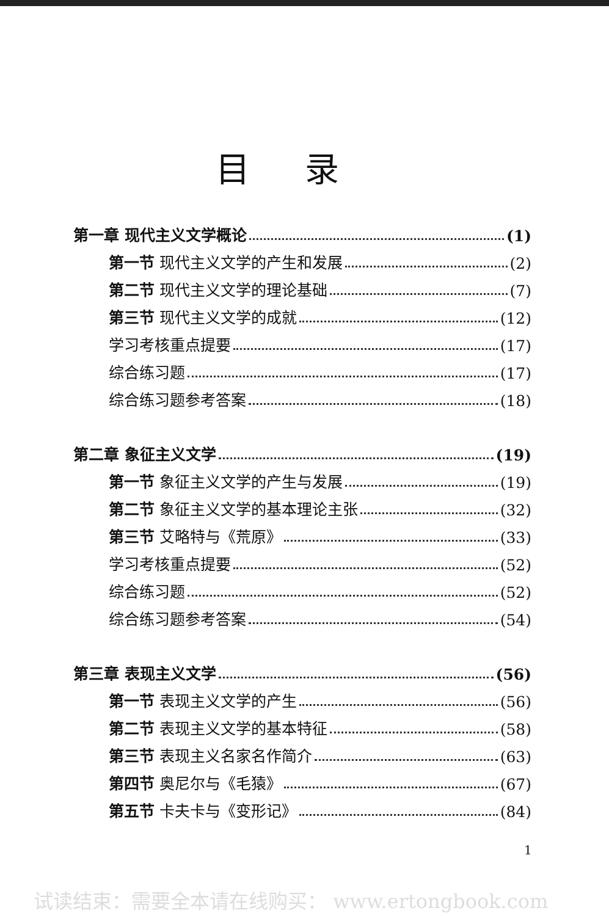目录
第一章 现代主义文学概论 (1)
第一节 现代主义文学的产生和发展 (2)
第二节 现代主义文学的理论基础 (7)
第三节 现代主义文学的成就 (12)
学习考核重点提要 (17)
综合练习题 (17)
综合练习题参考答案 (18)
第二章 象征主义文学 (19)
第一节 象征主义文学的产生与发展 (19)
第二节 象征主义文学的基本理论主张 (32)
第三节 艾略特与《荒原》 (33)
学习考核重点提要 (52)
综合练习题 (52)
综合练习题参考答案 (54)
第三章 表现主义文学 (56)
第一节 表现主义文学的产生 (56)
第二节 表现主义文学的基本特征 (58)
第三节 表现主义名家名作简介 (63)
第四节 奥尼尔与《毛猿》 (67)
第五节 卡夫卡与《变形记》 (84)
1
试读结束：需要全本请在线购买： www.ertongbook.com